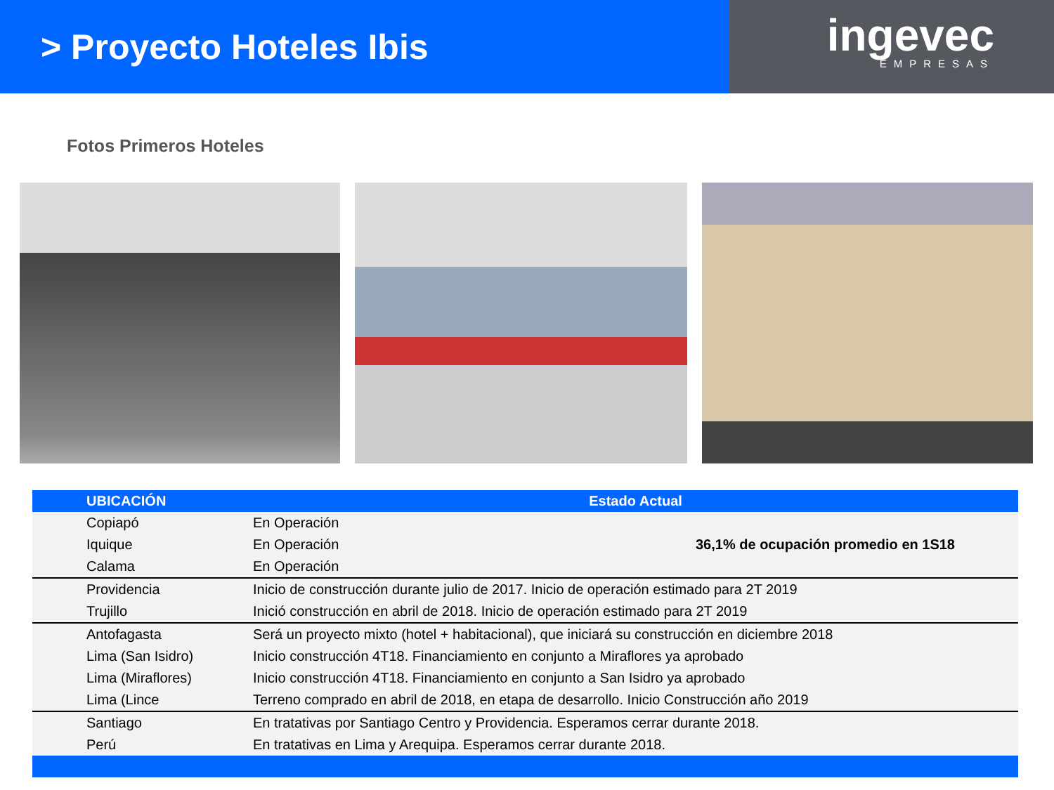> Proyecto Hoteles Ibis
ingevec
EMPRESAS
Fotos Primeros Hoteles
| UBICACIÓN | Estado Actual | |
| --- | --- | --- |
| Copiapó | En Operación | 36,1% de ocupación promedio en 1S18 |
| Iquique | En Operación | |
| Calama | En Operación | |
| Providencia | Inicio de construcción durante julio de 2017. Inicio de operación estimado para 2T 2019 | |
| Trujillo | Inició construcción en abril de 2018. Inicio de operación estimado para 2T 2019 | |
| Antofagasta | Será un proyecto mixto (hotel + habitacional), que iniciará su construcción en diciembre 2018 | |
| Lima (San Isidro) | Inicio construcción 4T18. Financiamiento en conjunto a Miraflores ya aprobado | |
| Lima (Miraflores) | Inicio construcción 4T18. Financiamiento en conjunto a San Isidro ya aprobado | |
| Lima (Lince | Terreno comprado en abril de 2018, en etapa de desarrollo. Inicio Construcción año 2019 | |
| Santiago | En tratativas por Santiago Centro y Providencia. Esperamos cerrar durante 2018. | |
| Perú | En tratativas en Lima y Arequipa. Esperamos cerrar durante 2018. | |